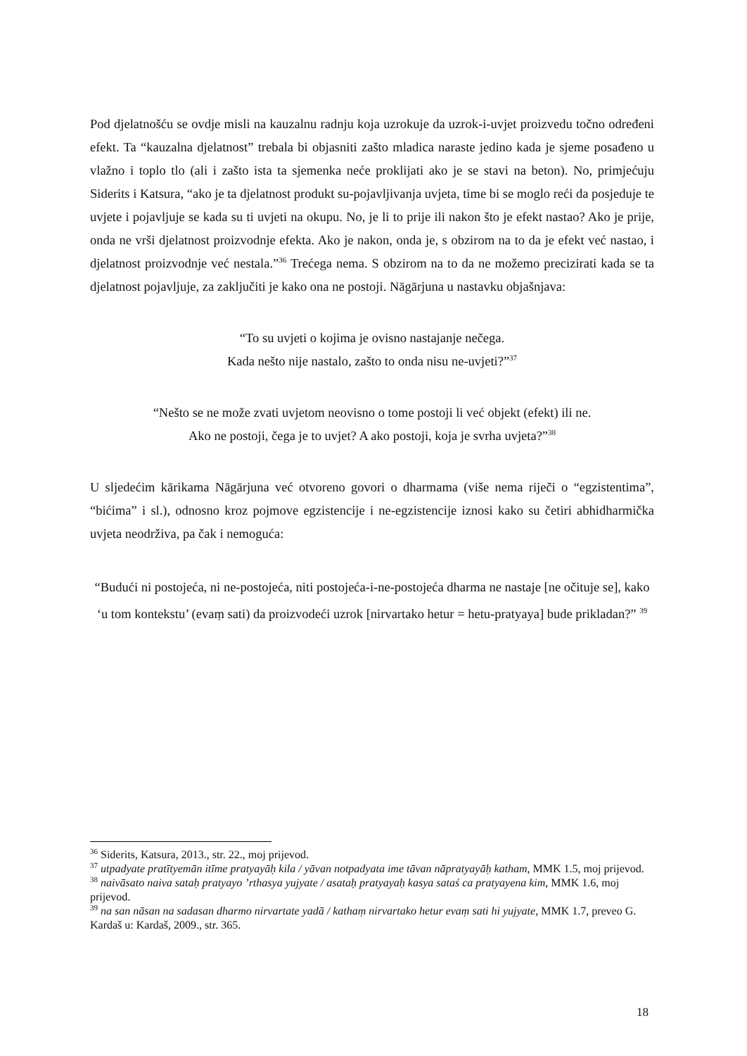Pod djelatnošću se ovdje misli na kauzalnu radnju koja uzrokuje da uzrok-i-uvjet proizvedu točno određeni efekt. Ta “kauzalna djelatnost” trebala bi objasniti zašto mladica naraste jedino kada je sjeme posađeno u vlažno i toplo tlo (ali i zašto ista ta sjemenka neće proklijati ako je se stavi na beton). No, primjećuju Siderits i Katsura, “ako je ta djelatnost produkt su-pojavljivanja uvjeta, time bi se moglo reći da posjeduje te uvjete i pojavljuje se kada su ti uvjeti na okupu. No, je li to prije ili nakon što je efekt nastao? Ako je prije, onda ne vrši djelatnost proizvodnje efekta. Ako je nakon, onda je, s obzirom na to da je efekt već nastao, i djelatnost proizvodnje već nestala.”<sup>36</sup> Trećega nema. S obzirom na to da ne možemo precizirati kada se ta djelatnost pojavljuje, za zaključiti je kako ona ne postoji. Nāgārjuna u nastavku objašnjava:
“To su uvjeti o kojima je ovisno nastajanje nečega.
Kada nešto nije nastalo, zašto to onda nisu ne-uvjeti?”<sup>37</sup>
“Nešto se ne može zvati uvjetom neovisno o tome postoji li već objekt (efekt) ili ne.
Ako ne postoji, čega je to uvjet? A ako postoji, koja je svrha uvjeta?”<sup>38</sup>
U sljedećim kārikama Nāgārjuna već otvoreno govori o dharmama (više nema riječi o “egzistentima”, “bićima” i sl.), odnosno kroz pojmove egzistencije i ne-egzistencije iznosi kako su četiri abhidharmička uvjeta neodrživa, pa čak i nemoguća:
“Budući ni postojeća, ni ne-postojeća, niti postojeća-i-ne-postojeća dharma ne nastaje [ne očituje se], kako ‘u tom kontekstu’ (evaṃ sati) da proizvodeći uzrok [nirvartako hetur = hetu-pratyaya] bude prikladan?” <sup>39</sup>
<sup>36</sup> Siderits, Katsura, 2013., str. 22., moj prijevod.
<sup>37</sup> utpadyate pratītyemān itīme pratyayāḥ kila / yāvan notpadyata ime tāvan nāpratyayāḥ katham, MMK 1.5, moj prijevod.
<sup>38</sup> naivāsato naiva sataḥ pratyayo ’rthasya yujyate / asataḥ pratyayaḥ kasya sataś ca pratyayena kim, MMK 1.6, moj prijevod.
<sup>39</sup> na san nāsan na sadasan dharmo nirvartate yadā / kathaṃ nirvartako hetur evaṃ sati hi yujyate, MMK 1.7, preveo G. Kardaš u: Kardaš, 2009., str. 365.
18